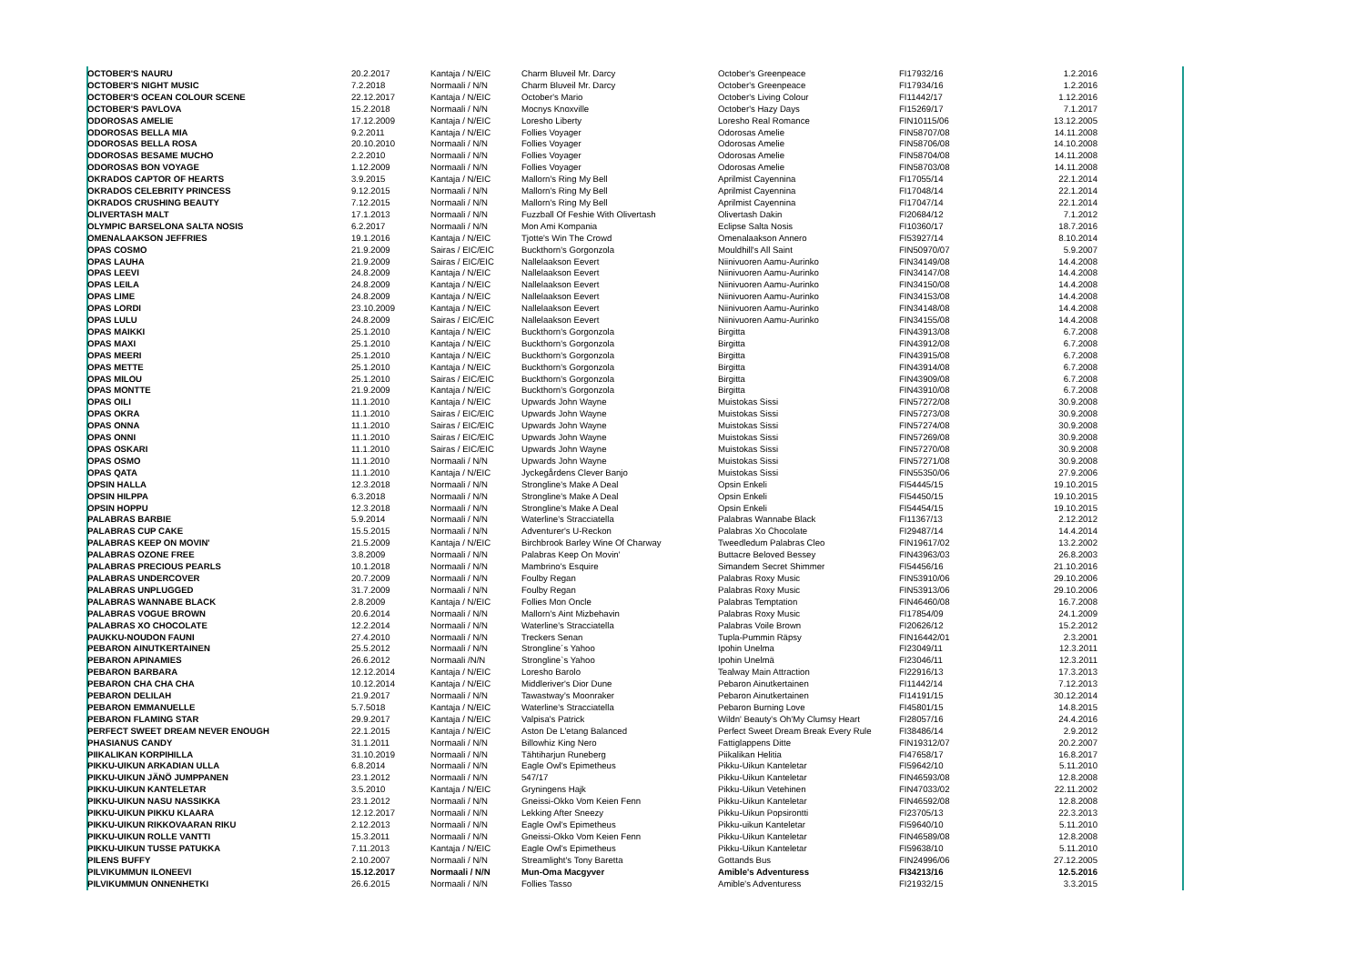| OCTOBER'S NAURU | 20.2.2017 | Kantaja / N/EIC | Charm Bluveil Mr. Darcy | October's Greenpeace | FI17932/16 | 1.2.2016 |
| OCTOBER'S NIGHT MUSIC | 7.2.2018 | Normaali / N/N | Charm Bluveil Mr. Darcy | October's Greenpeace | FI17934/16 | 1.2.2016 |
| OCTOBER'S OCEAN COLOUR SCENE | 22.12.2017 | Kantaja / N/EIC | October's Mario | October's Living Colour | FI11442/17 | 1.12.2016 |
| OCTOBER'S PAVLOVA | 15.2.2018 | Normaali / N/N | Mocnys Knoxville | October's Hazy Days | FI15269/17 | 7.1.2017 |
| ODOROSAS AMELIE | 17.12.2009 | Kantaja / N/EIC | Loresho Liberty | Loresho Real Romance | FIN10115/06 | 13.12.2005 |
| ODOROSAS BELLA MIA | 9.2.2011 | Kantaja / N/EIC | Follies Voyager | Odorosas Amelie | FIN58707/08 | 14.11.2008 |
| ODOROSAS BELLA ROSA | 20.10.2010 | Normaali / N/N | Follies Voyager | Odorosas Amelie | FIN58706/08 | 14.10.2008 |
| ODOROSAS BESAME MUCHO | 2.2.2010 | Normaali / N/N | Follies Voyager | Odorosas Amelie | FIN58704/08 | 14.11.2008 |
| ODOROSAS BON VOYAGE | 1.12.2009 | Normaali / N/N | Follies Voyager | Odorosas Amelie | FIN58703/08 | 14.11.2008 |
| OKRADOS CAPTOR OF HEARTS | 3.9.2015 | Kantaja / N/EIC | Mallorn's Ring My Bell | Aprilmist Cayennina | FI17055/14 | 22.1.2014 |
| OKRADOS CELEBRITY PRINCESS | 9.12.2015 | Normaali / N/N | Mallorn's Ring My Bell | Aprilmist Cayennina | FI17048/14 | 22.1.2014 |
| OKRADOS CRUSHING BEAUTY | 7.12.2015 | Normaali / N/N | Mallorn's Ring My Bell | Aprilmist Cayennina | FI17047/14 | 22.1.2014 |
| OLIVERTASH MALT | 17.1.2013 | Normaali / N/N | Fuzzball Of Feshie With Olivertash | Olivertash Dakin | FI20684/12 | 7.1.2012 |
| OLYMPIC BARSELONA SALTA NOSIS | 6.2.2017 | Normaali / N/N | Mon Ami Kompania | Eclipse Salta Nosis | FI10360/17 | 18.7.2016 |
| OMENALAAKSON JEFFRIES | 19.1.2016 | Kantaja / N/EIC | Tjotte's Win The Crowd | Omenalaakson Annero | FI53927/14 | 8.10.2014 |
| OPAS COSMO | 21.9.2009 | Sairas / EIC/EIC | Buckthorn's Gorgonzola | Mouldhill's All Saint | FIN50970/07 | 5.9.2007 |
| OPAS LAUHA | 21.9.2009 | Sairas / EIC/EIC | Nallelaakson Eevert | Niinivuoren Aamu-Aurinko | FIN34149/08 | 14.4.2008 |
| OPAS LEEVI | 24.8.2009 | Kantaja / N/EIC | Nallelaakson Eevert | Niinivuoren Aamu-Aurinko | FIN34147/08 | 14.4.2008 |
| OPAS LEILA | 24.8.2009 | Kantaja / N/EIC | Nallelaakson Eevert | Niinivuoren Aamu-Aurinko | FIN34150/08 | 14.4.2008 |
| OPAS LIME | 24.8.2009 | Kantaja / N/EIC | Nallelaakson Eevert | Niinivuoren Aamu-Aurinko | FIN34153/08 | 14.4.2008 |
| OPAS LORDI | 23.10.2009 | Kantaja / N/EIC | Nallelaakson Eevert | Niinivuoren Aamu-Aurinko | FIN34148/08 | 14.4.2008 |
| OPAS LULU | 24.8.2009 | Sairas / EIC/EIC | Nallelaakson Eevert | Niinivuoren Aamu-Aurinko | FIN34155/08 | 14.4.2008 |
| OPAS MAIKKI | 25.1.2010 | Kantaja / N/EIC | Buckthorn's Gorgonzola | Birgitta | FIN43913/08 | 6.7.2008 |
| OPAS MAXI | 25.1.2010 | Kantaja / N/EIC | Buckthorn's Gorgonzola | Birgitta | FIN43912/08 | 6.7.2008 |
| OPAS MEERI | 25.1.2010 | Kantaja / N/EIC | Buckthorn's Gorgonzola | Birgitta | FIN43915/08 | 6.7.2008 |
| OPAS METTE | 25.1.2010 | Kantaja / N/EIC | Buckthorn's Gorgonzola | Birgitta | FIN43914/08 | 6.7.2008 |
| OPAS MILOU | 25.1.2010 | Sairas / EIC/EIC | Buckthorn's Gorgonzola | Birgitta | FIN43909/08 | 6.7.2008 |
| OPAS MONTTE | 21.9.2009 | Kantaja / N/EIC | Buckthorn's Gorgonzola | Birgitta | FIN43910/08 | 6.7.2008 |
| OPAS OILI | 11.1.2010 | Kantaja / N/EIC | Upwards John Wayne | Muistokas Sissi | FIN57272/08 | 30.9.2008 |
| OPAS OKRA | 11.1.2010 | Sairas / EIC/EIC | Upwards John Wayne | Muistokas Sissi | FIN57273/08 | 30.9.2008 |
| OPAS ONNA | 11.1.2010 | Sairas / EIC/EIC | Upwards John Wayne | Muistokas Sissi | FIN57274/08 | 30.9.2008 |
| OPAS ONNI | 11.1.2010 | Sairas / EIC/EIC | Upwards John Wayne | Muistokas Sissi | FIN57269/08 | 30.9.2008 |
| OPAS OSKARI | 11.1.2010 | Sairas / EIC/EIC | Upwards John Wayne | Muistokas Sissi | FIN57270/08 | 30.9.2008 |
| OPAS OSMO | 11.1.2010 | Normaali / N/N | Upwards John Wayne | Muistokas Sissi | FIN57271/08 | 30.9.2008 |
| OPAS QATA | 11.1.2010 | Kantaja / N/EIC | Jyckegårdens Clever Banjo | Muistokas Sissi | FIN55350/06 | 27.9.2006 |
| OPSIN HALLA | 12.3.2018 | Normaali / N/N | Strongline's Make A Deal | Opsin Enkeli | FI54445/15 | 19.10.2015 |
| OPSIN HILPPA | 6.3.2018 | Normaali / N/N | Strongline's Make A Deal | Opsin Enkeli | FI54450/15 | 19.10.2015 |
| OPSIN HOPPU | 12.3.2018 | Normaali / N/N | Strongline's Make A Deal | Opsin Enkeli | FI54454/15 | 19.10.2015 |
| PALABRAS BARBIE | 5.9.2014 | Normaali / N/N | Waterline's Stracciatella | Palabras Wannabe Black | FI11367/13 | 2.12.2012 |
| PALABRAS CUP CAKE | 15.5.2015 | Normaali / N/N | Adventurer's U-Reckon | Palabras Xo Chocolate | FI29487/14 | 14.4.2014 |
| PALABRAS KEEP ON MOVIN' | 21.5.2009 | Kantaja / N/EIC | Birchbrook Barley Wine Of Charway | Tweedledum Palabras Cleo | FIN19617/02 | 13.2.2002 |
| PALABRAS OZONE FREE | 3.8.2009 | Normaali / N/N | Palabras Keep On Movin' | Buttacre Beloved Bessey | FIN43963/03 | 26.8.2003 |
| PALABRAS PRECIOUS PEARLS | 10.1.2018 | Normaali / N/N | Mambrino's Esquire | Simandem Secret Shimmer | FI54456/16 | 21.10.2016 |
| PALABRAS UNDERCOVER | 20.7.2009 | Normaali / N/N | Foulby Regan | Palabras Roxy Music | FIN53910/06 | 29.10.2006 |
| PALABRAS UNPLUGGED | 31.7.2009 | Normaali / N/N | Foulby Regan | Palabras Roxy Music | FIN53913/06 | 29.10.2006 |
| PALABRAS WANNABE BLACK | 2.8.2009 | Kantaja / N/EIC | Follies Mon Oncle | Palabras Temptation | FIN46460/08 | 16.7.2008 |
| PALABRAS VOGUE BROWN | 20.6.2014 | Normaali / N/N | Mallorn's Aint Mizbehavin | Palabras Roxy Music | FI17854/09 | 24.1.2009 |
| PALABRAS XO CHOCOLATE | 12.2.2014 | Normaali / N/N | Waterline's Stracciatella | Palabras Voile Brown | FI20626/12 | 15.2.2012 |
| PAUKKU-NOUDON FAUNI | 27.4.2010 | Normaali / N/N | Treckers Senan | Tupla-Pummin Räpsy | FIN16442/01 | 2.3.2001 |
| PEBARON AINUTKERTAINEN | 25.5.2012 | Normaali / N/N | Strongline´s Yahoo | Ipohin Unelma | FI23049/11 | 12.3.2011 |
| PEBARON APINAMIES | 26.6.2012 | Normaali /N/N | Strongline`s Yahoo | Ipohin Unelmä | FI23046/11 | 12.3.2011 |
| PEBARON BARBARA | 12.12.2014 | Kantaja / N/EIC | Loresho Barolo | Tealway Main Attraction | FI22916/13 | 17.3.2013 |
| PEBARON CHA CHA CHA | 10.12.2014 | Kantaja / N/EIC | Middleriver's Dior Dune | Pebaron Ainutkertainen | FI11442/14 | 7.12.2013 |
| PEBARON DELILAH | 21.9.2017 | Normaali / N/N | Tawastway's Moonraker | Pebaron Ainutkertainen | FI14191/15 | 30.12.2014 |
| PEBARON EMMANUELLE | 5.7.5018 | Kantaja / N/EIC | Waterline's Stracciatella | Pebaron Burning Love | FI45801/15 | 14.8.2015 |
| PEBARON FLAMING STAR | 29.9.2017 | Kantaja / N/EIC | Valpisa's Patrick | Wildn' Beauty's Oh'My Clumsy Heart | FI28057/16 | 24.4.2016 |
| PERFECT SWEET DREAM NEVER ENOUGH | 22.1.2015 | Kantaja / N/EIC | Aston De L'etang Balanced | Perfect Sweet Dream Break Every Rule | FI38486/14 | 2.9.2012 |
| PHASIANUS CANDY | 31.1.2011 | Normaali / N/N | Billowhiz King Nero | Fattiglappens Ditte | FIN19312/07 | 20.2.2007 |
| PIIKALIKAN KORPIHILLA | 31.10.2019 | Normaali / N/N | Tähtiharjun Runeberg | Piikalikan Helitia | FI47658/17 | 16.8.2017 |
| PIKKU-UIKUN ARKADIAN ULLA | 6.8.2014 | Normaali / N/N | Eagle Owl's Epimetheus | Pikku-Uikun Kanteletar | FI59642/10 | 5.11.2010 |
| PIKKU-UIKUN JÄNÖ JUMPPANEN | 23.1.2012 | Normaali / N/N | 547/17 | Pikku-Uikun Kanteletar | FIN46593/08 | 12.8.2008 |
| PIKKU-UIKUN KANTELETAR | 3.5.2010 | Kantaja / N/EIC | Gryningens Hajk | Pikku-Uikun Vetehinen | FIN47033/02 | 22.11.2002 |
| PIKKU-UIKUN NASU NASSIKKA | 23.1.2012 | Normaali / N/N | Gneissi-Okko Vom Keien Fenn | Pikku-Uikun Kanteletar | FIN46592/08 | 12.8.2008 |
| PIKKU-UIKUN PIKKU KLAARA | 12.12.2017 | Normaali / N/N | Lekking After Sneezy | Pikku-Uikun Popsirontti | FI23705/13 | 22.3.2013 |
| PIKKU-UIKUN RIKKOVAARAN RIKU | 2.12.2013 | Normaali / N/N | Eagle Owl's Epimetheus | Pikku-uikun Kanteletar | FI59640/10 | 5.11.2010 |
| PIKKU-UIKUN ROLLE VANTTI | 15.3.2011 | Normaali / N/N | Gneissi-Okko Vom Keien Fenn | Pikku-Uikun Kanteletar | FIN46589/08 | 12.8.2008 |
| PIKKU-UIKUN TUSSE PATUKKA | 7.11.2013 | Kantaja / N/EIC | Eagle Owl's Epimetheus | Pikku-Uikun Kanteletar | FI59638/10 | 5.11.2010 |
| PILENS BUFFY | 2.10.2007 | Normaali / N/N | Streamlight's Tony Baretta | Gottands Bus | FIN24996/06 | 27.12.2005 |
| PILVIKUMMUN ILONEEVI | 15.12.2017 | Normaali / N/N | Mun-Oma Macgyver | Amible's Adventuress | FI34213/16 | 12.5.2016 |
| PILVIKUMMUN ONNENHETKI | 26.6.2015 | Normaali / N/N | Follies Tasso | Amible's Adventuress | FI21932/15 | 3.3.2015 |